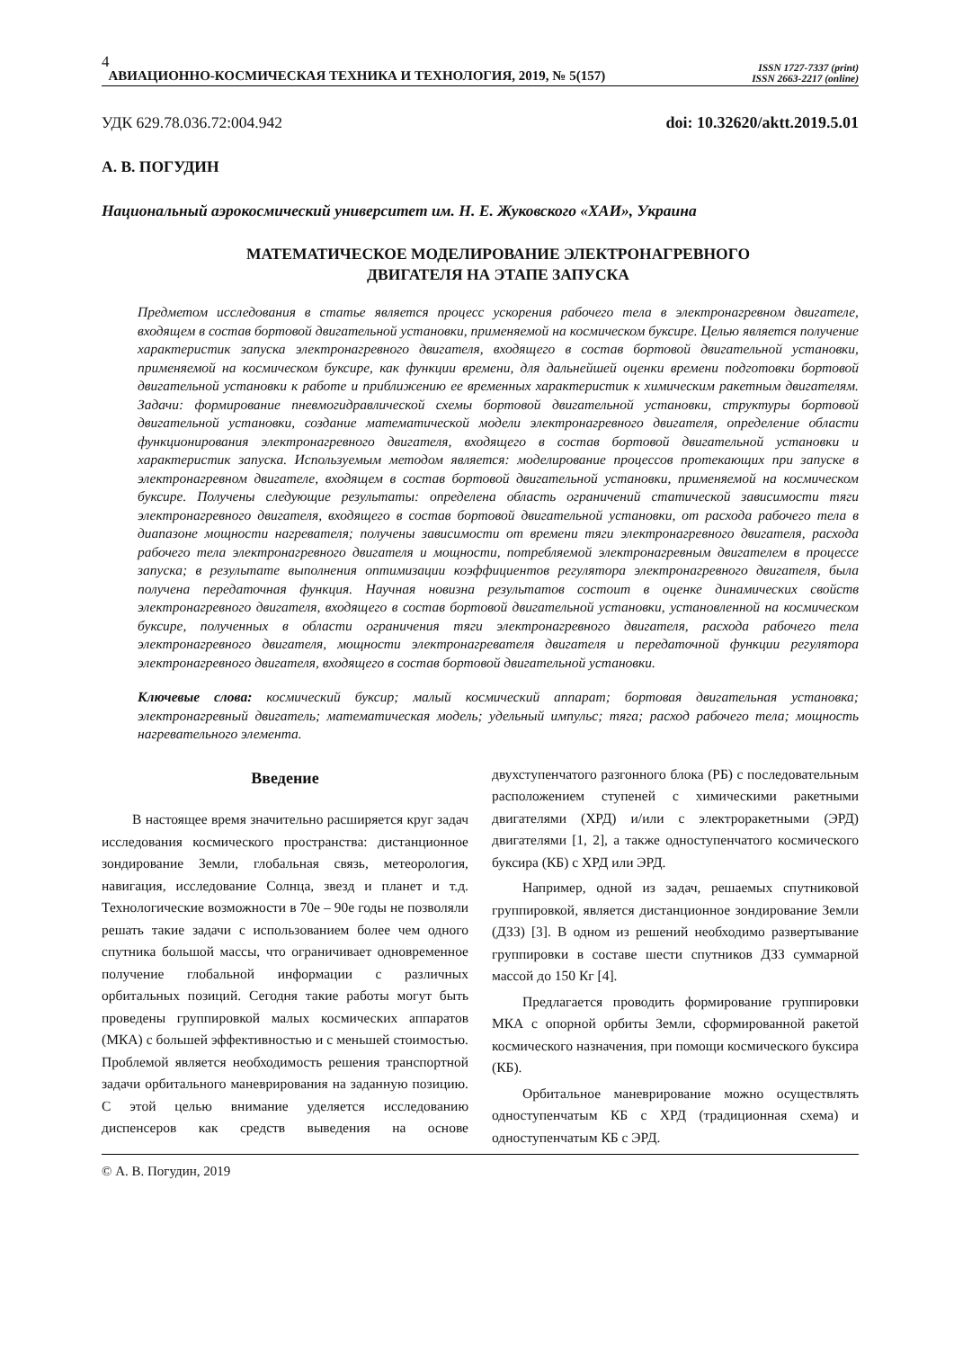4
АВИАЦИОННО-КОСМИЧЕСКАЯ ТЕХНИКА И ТЕХНОЛОГИЯ, 2019, № 5(157)
ISSN 1727-7337 (print)
ISSN 2663-2217 (online)
УДК 629.78.036.72:004.942 doi: 10.32620/aktt.2019.5.01
А. В. ПОГУДИН
Национальный аэрокосмический университет им. Н. Е. Жуковского «ХАИ», Украина
МАТЕМАТИЧЕСКОЕ МОДЕЛИРОВАНИЕ ЭЛЕКТРОНАГРЕВНОГО
ДВИГАТЕЛЯ НА ЭТАПЕ ЗАПУСКА
Предметом исследования в статье является процесс ускорения рабочего тела в электронагревном двигателе, входящем в состав бортовой двигательной установки, применяемой на космическом буксире. Целью является получение характеристик запуска электронагревного двигателя, входящего в состав бортовой двигательной установки, применяемой на космическом буксире, как функции времени, для дальнейшей оценки времени подготовки бортовой двигательной установки к работе и приближению ее временных характеристик к химическим ракетным двигателям. Задачи: формирование пневмогидравлической схемы бортовой двигательной установки, структуры бортовой двигательной установки, создание математической модели электронагревного двигателя, определение области функционирования электронагревного двигателя, входящего в состав бортовой двигательной установки и характеристик запуска. Используемым методом является: моделирование процессов протекающих при запуске в электронагревном двигателе, входящем в состав бортовой двигательной установки, применяемой на космическом буксире. Получены следующие результаты: определена область ограничений статической зависимости тяги электронагревного двигателя, входящего в состав бортовой двигательной установки, от расхода рабочего тела в диапазоне мощности нагревателя; получены зависимости от времени тяги электронагревного двигателя, расхода рабочего тела электронагревного двигателя и мощности, потребляемой электронагревным двигателем в процессе запуска; в результате выполнения оптимизации коэффициентов регулятора электронагревного двигателя, была получена передаточная функция. Научная новизна результатов состоит в оценке динамических свойств электронагревного двигателя, входящего в состав бортовой двигательной установки, установленной на космическом буксире, полученных в области ограничения тяги электронагревного двигателя, расхода рабочего тела электронагревного двигателя, мощности электронагревателя двигателя и передаточной функции регулятора электронагревного двигателя, входящего в состав бортовой двигательной установки.
Ключевые слова: космический буксир; малый космический аппарат; бортовая двигательная установка; электронагревный двигатель; математическая модель; удельный импульс; тяга; расход рабочего тела; мощность нагревательного элемента.
Введение
В настоящее время значительно расширяется круг задач исследования космического пространства: дистанционное зондирование Земли, глобальная связь, метеорология, навигация, исследование Солнца, звезд и планет и т.д. Технологические возможности в 70е – 90е годы не позволяли решать такие задачи с использованием более чем одного спутника большой массы, что ограничивает одновременное получение глобальной информации с различных орбитальных позиций. Сегодня такие работы могут быть проведены группировкой малых космических аппаратов (МКА) с большей эффективностью и с меньшей стоимостью. Проблемой является необходимость решения транспортной задачи орбитального маневрирования на заданную позицию. С этой целью внимание уделяется исследованию диспенсеров как средств выведения на основе двухступенчатого разгонного блока (РБ) с последовательным расположением ступеней с химическими ракетными двигателями (ХРД) и/или с электроракетными (ЭРД) двигателями [1, 2], а также одноступенчатого космического буксира (КБ) с ХРД или ЭРД.
Например, одной из задач, решаемых спутниковой группировкой, является дистанционное зондирование Земли (ДЗЗ) [3]. В одном из решений необходимо развертывание группировки в составе шести спутников ДЗЗ суммарной массой до 150 Кг [4].
Предлагается проводить формирование группировки МКА с опорной орбиты Земли, сформированной ракетой космического назначения, при помощи космического буксира (КБ).
Орбитальное маневрирование можно осуществлять одноступенчатым КБ с ХРД (традиционная схема) и одноступенчатым КБ с ЭРД.
© А. В. Погудин, 2019